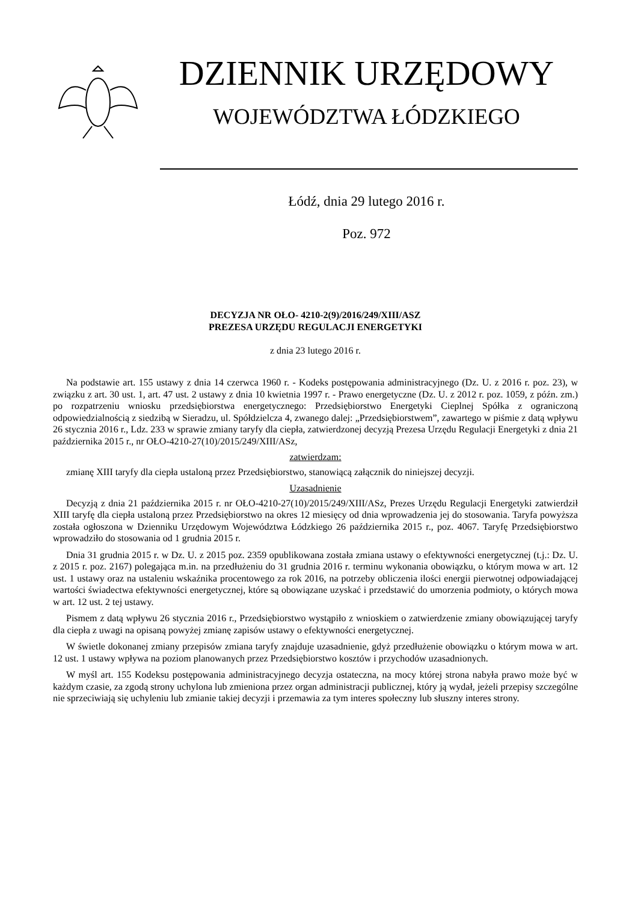DZIENNIK URZĘDOWY
WOJEWÓDZTWA ŁÓDZKIEGO
Łódź, dnia 29 lutego 2016 r.
Poz. 972
DECYZJA NR OŁO- 4210-2(9)/2016/249/XIII/ASZ
PREZESA URZĘDU REGULACJI ENERGETYKI
z dnia 23 lutego 2016 r.
Na podstawie art. 155 ustawy z dnia 14 czerwca 1960 r. - Kodeks postępowania administracyjnego (Dz. U. z 2016 r. poz. 23), w związku z art. 30 ust. 1, art. 47 ust. 2 ustawy z dnia 10 kwietnia 1997 r. - Prawo energetyczne (Dz. U. z 2012 r. poz. 1059, z późn. zm.) po rozpatrzeniu wniosku przedsiębiorstwa energetycznego: Przedsiębiorstwo Energetyki Cieplnej Spółka z ograniczoną odpowiedzialnością z siedzibą w Sieradzu, ul. Spółdzielcza 4, zwanego dalej: „Przedsiębiorstwem”, zawartego w piśmie z datą wpływu 26 stycznia 2016 r., Ldz. 233 w sprawie zmiany taryfy dla ciepła, zatwierdzonej decyzją Prezesa Urzędu Regulacji Energetyki z dnia 21 października 2015 r., nr OŁO-4210-27(10)/2015/249/XIII/ASz,
zatwierdzam:
zmianę XIII taryfy dla ciepła ustaloną przez Przedsiębiorstwo, stanowiącą załącznik do niniejszej decyzji.
Uzasadnienie
Decyzją z dnia 21 października 2015 r. nr OŁO-4210-27(10)/2015/249/XIII/ASz, Prezes Urzędu Regulacji Energetyki zatwierdził XIII taryfę dla ciepła ustaloną przez Przedsiębiorstwo na okres 12 miesięcy od dnia wprowadzenia jej do stosowania. Taryfa powyższa została ogłoszona w Dzienniku Urzędowym Województwa Łódzkiego 26 października 2015 r., poz. 4067. Taryfę Przedsiębiorstwo wprowadziło do stosowania od 1 grudnia 2015 r.
Dnia 31 grudnia 2015 r. w Dz. U. z 2015 poz. 2359 opublikowana została zmiana ustawy o efektywności energetycznej (t.j.: Dz. U. z 2015 r. poz. 2167) polegająca m.in. na przedłużeniu do 31 grudnia 2016 r. terminu wykonania obowiązku, o którym mowa w art. 12 ust. 1 ustawy oraz na ustaleniu wskaźnika procentowego za rok 2016, na potrzeby obliczenia ilości energii pierwotnej odpowiadającej wartości świadectwa efektywności energetycznej, które są obowiązane uzyskać i przedstawić do umorzenia podmioty, o których mowa w art. 12 ust. 2 tej ustawy.
Pismem z datą wpływu 26 stycznia 2016 r., Przedsiębiorstwo wystąpiło z wnioskiem o zatwierdzenie zmiany obowiązującej taryfy dla ciepła z uwagi na opisaną powyżej zmianę zapisów ustawy o efektywności energetycznej.
W świetle dokonanej zmiany przepisów zmiana taryfy znajduje uzasadnienie, gdyż przedłużenie obowiązku o którym mowa w art. 12 ust. 1 ustawy wpływa na poziom planowanych przez Przedsiębiorstwo kosztów i przychodów uzasadnionych.
W myśl art. 155 Kodeksu postępowania administracyjnego decyzja ostateczna, na mocy której strona nabyła prawo może być w każdym czasie, za zgodą strony uchylona lub zmieniona przez organ administracji publicznej, który ją wydał, jeżeli przepisy szczególne nie sprzeciwiają się uchyleniu lub zmianie takiej decyzji i przemawia za tym interes społeczny lub słuszny interes strony.